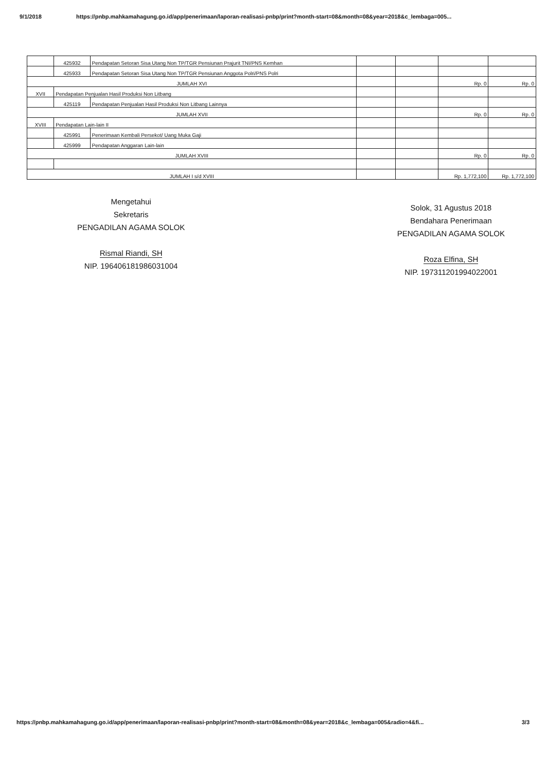9/1/2018 https://pnbp.mahkamahagung.go.id/app/penerimaan/laporan-realisasi-pnbp/print?month-start=08&month=08&year=2018&c_lembaga=005...
| | 425932 | Pendapatan Setoran Sisa Utang Non TP/TGR Pensiunan Prajurit TNI/PNS Kemhan | | | | |
| | 425933 | Pendapatan Setoran Sisa Utang Non TP/TGR Pensiunan Anggota Polri/PNS Polri | | | | |
| JUMLAH XVI | | | | | Rp. 0 | Rp. 0 |
| XVII | Pendapatan Penjualan Hasil Produksi Non Litbang | | | | | |
| | 425119 | Pendapatan Penjualan Hasil Produksi Non Litbang Lainnya | | | | |
| JUMLAH XVII | | | | | Rp. 0 | Rp. 0 |
| XVIII | Pendapatan Lain-lain II | | | | | |
| | 425991 | Penerimaan Kembali Persekot/ Uang Muka Gaji | | | | |
| | 425999 | Pendapatan Anggaran Lain-lain | | | | |
| JUMLAH XVIII | | | | | Rp. 0 | Rp. 0 |
| JUMLAH I s/d XVIII | | | | | Rp. 1,772,100 | Rp. 1,772,100 |
Mengetahui
Sekretaris
PENGADILAN AGAMA SOLOK
Rismal Riandi, SH
NIP. 196406181986031004
Solok, 31 Agustus 2018
Bendahara Penerimaan
PENGADILAN AGAMA SOLOK
Roza Elfina, SH
NIP. 197311201994022001
https://pnbp.mahkamahagung.go.id/app/penerimaan/laporan-realisasi-pnbp/print?month-start=08&month=08&year=2018&c_lembaga=005&radio=4&fi... 3/3